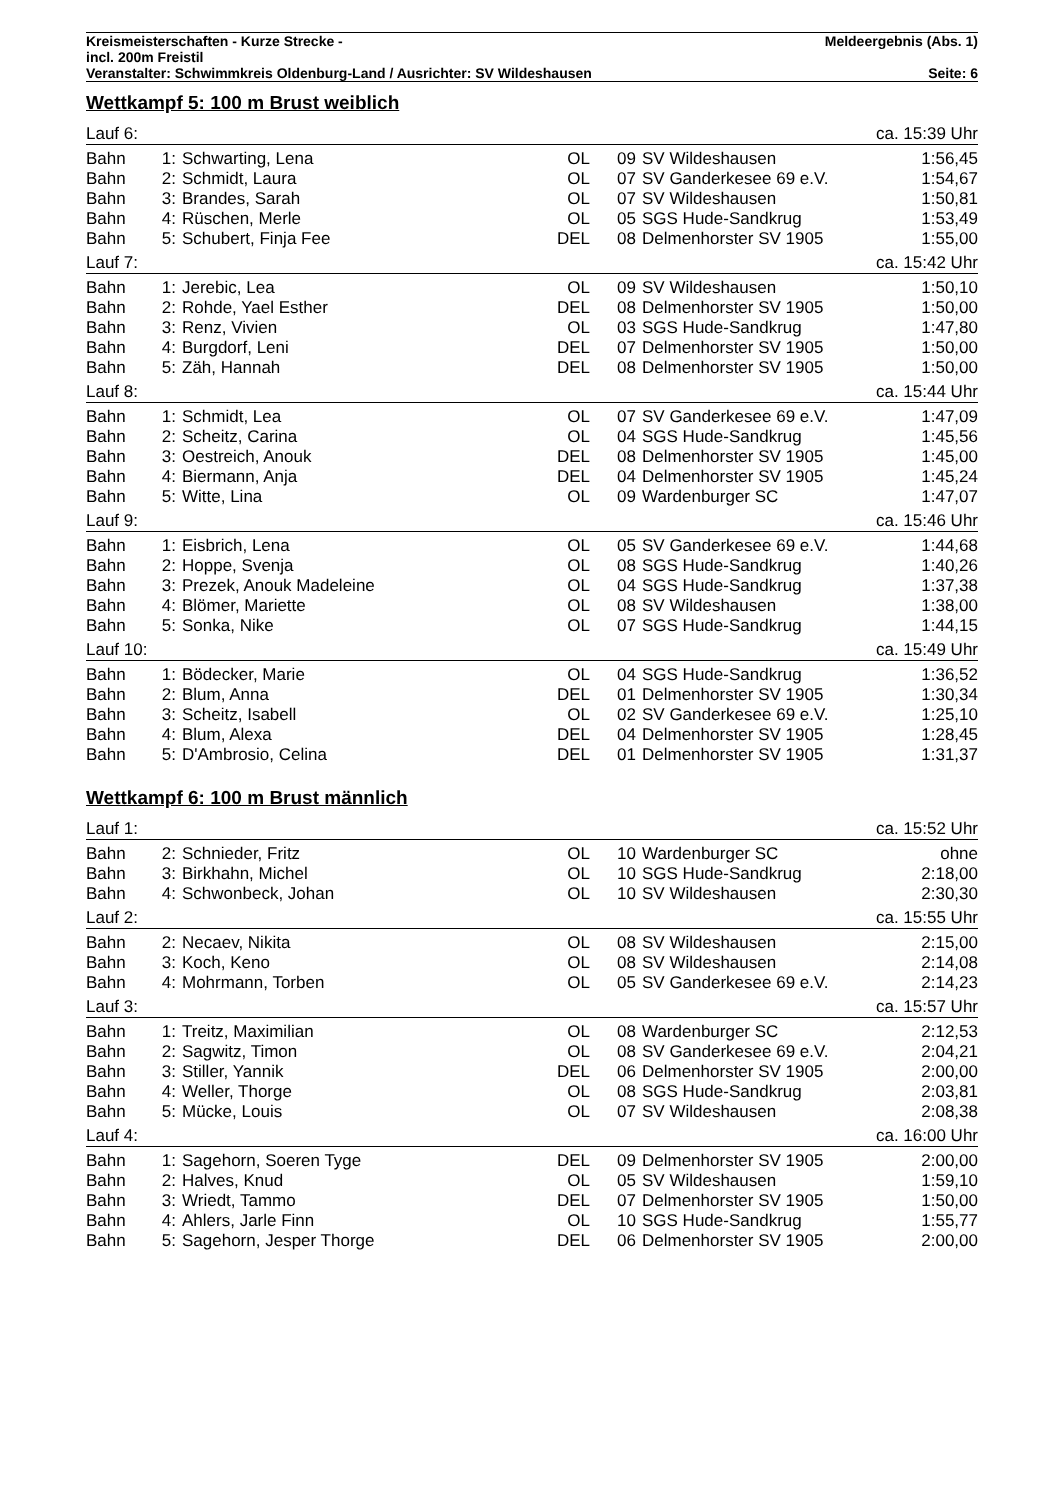| Kreismeisterschaften - Kurze Strecke - | Meldeergebnis (Abs. 1) |
| incl. 200m Freistil | |
| Veranstalter: Schwimmkreis Oldenburg-Land / Ausrichter: SV Wildeshausen | Seite: 6 |
Wettkampf 5: 100 m Brust weiblich
| Lauf 6: | | | | | | ca. 15:39 Uhr |
| Bahn | 1: | Schwarting, Lena | OL | 09 | SV Wildeshausen | 1:56,45 |
| Bahn | 2: | Schmidt, Laura | OL | 07 | SV Ganderkesee 69 e.V. | 1:54,67 |
| Bahn | 3: | Brandes, Sarah | OL | 07 | SV Wildeshausen | 1:50,81 |
| Bahn | 4: | Rüschen, Merle | OL | 05 | SGS Hude-Sandkrug | 1:53,49 |
| Bahn | 5: | Schubert, Finja Fee | DEL | 08 | Delmenhorster SV 1905 | 1:55,00 |
| Lauf 7: | | | | | | ca. 15:42 Uhr |
| Bahn | 1: | Jerebic, Lea | OL | 09 | SV Wildeshausen | 1:50,10 |
| Bahn | 2: | Rohde, Yael Esther | DEL | 08 | Delmenhorster SV 1905 | 1:50,00 |
| Bahn | 3: | Renz, Vivien | OL | 03 | SGS Hude-Sandkrug | 1:47,80 |
| Bahn | 4: | Burgdorf, Leni | DEL | 07 | Delmenhorster SV 1905 | 1:50,00 |
| Bahn | 5: | Zäh, Hannah | DEL | 08 | Delmenhorster SV 1905 | 1:50,00 |
| Lauf 8: | | | | | | ca. 15:44 Uhr |
| Bahn | 1: | Schmidt, Lea | OL | 07 | SV Ganderkesee 69 e.V. | 1:47,09 |
| Bahn | 2: | Scheitz, Carina | OL | 04 | SGS Hude-Sandkrug | 1:45,56 |
| Bahn | 3: | Oestreich, Anouk | DEL | 08 | Delmenhorster SV 1905 | 1:45,00 |
| Bahn | 4: | Biermann, Anja | DEL | 04 | Delmenhorster SV 1905 | 1:45,24 |
| Bahn | 5: | Witte, Lina | OL | 09 | Wardenburger SC | 1:47,07 |
| Lauf 9: | | | | | | ca. 15:46 Uhr |
| Bahn | 1: | Eisbrich, Lena | OL | 05 | SV Ganderkesee 69 e.V. | 1:44,68 |
| Bahn | 2: | Hoppe, Svenja | OL | 08 | SGS Hude-Sandkrug | 1:40,26 |
| Bahn | 3: | Prezek, Anouk Madeleine | OL | 04 | SGS Hude-Sandkrug | 1:37,38 |
| Bahn | 4: | Blömer, Mariette | OL | 08 | SV Wildeshausen | 1:38,00 |
| Bahn | 5: | Sonka, Nike | OL | 07 | SGS Hude-Sandkrug | 1:44,15 |
| Lauf 10: | | | | | | ca. 15:49 Uhr |
| Bahn | 1: | Bödecker, Marie | OL | 04 | SGS Hude-Sandkrug | 1:36,52 |
| Bahn | 2: | Blum, Anna | DEL | 01 | Delmenhorster SV 1905 | 1:30,34 |
| Bahn | 3: | Scheitz, Isabell | OL | 02 | SV Ganderkesee 69 e.V. | 1:25,10 |
| Bahn | 4: | Blum, Alexa | DEL | 04 | Delmenhorster SV 1905 | 1:28,45 |
| Bahn | 5: | D'Ambrosio, Celina | DEL | 01 | Delmenhorster SV 1905 | 1:31,37 |
Wettkampf 6: 100 m Brust männlich
| Lauf 1: | | | | | | ca. 15:52 Uhr |
| Bahn | 2: | Schnieder, Fritz | OL | 10 | Wardenburger SC | ohne |
| Bahn | 3: | Birkhahn, Michel | OL | 10 | SGS Hude-Sandkrug | 2:18,00 |
| Bahn | 4: | Schwonbeck, Johan | OL | 10 | SV Wildeshausen | 2:30,30 |
| Lauf 2: | | | | | | ca. 15:55 Uhr |
| Bahn | 2: | Necaev, Nikita | OL | 08 | SV Wildeshausen | 2:15,00 |
| Bahn | 3: | Koch, Keno | OL | 08 | SV Wildeshausen | 2:14,08 |
| Bahn | 4: | Mohrmann, Torben | OL | 05 | SV Ganderkesee 69 e.V. | 2:14,23 |
| Lauf 3: | | | | | | ca. 15:57 Uhr |
| Bahn | 1: | Treitz, Maximilian | OL | 08 | Wardenburger SC | 2:12,53 |
| Bahn | 2: | Sagwitz, Timon | OL | 08 | SV Ganderkesee 69 e.V. | 2:04,21 |
| Bahn | 3: | Stiller, Yannik | DEL | 06 | Delmenhorster SV 1905 | 2:00,00 |
| Bahn | 4: | Weller, Thorge | OL | 08 | SGS Hude-Sandkrug | 2:03,81 |
| Bahn | 5: | Mücke, Louis | OL | 07 | SV Wildeshausen | 2:08,38 |
| Lauf 4: | | | | | | ca. 16:00 Uhr |
| Bahn | 1: | Sagehorn, Soeren Tyge | DEL | 09 | Delmenhorster SV 1905 | 2:00,00 |
| Bahn | 2: | Halves, Knud | OL | 05 | SV Wildeshausen | 1:59,10 |
| Bahn | 3: | Wriedt, Tammo | DEL | 07 | Delmenhorster SV 1905 | 1:50,00 |
| Bahn | 4: | Ahlers, Jarle Finn | OL | 10 | SGS Hude-Sandkrug | 1:55,77 |
| Bahn | 5: | Sagehorn, Jesper Thorge | DEL | 06 | Delmenhorster SV 1905 | 2:00,00 |